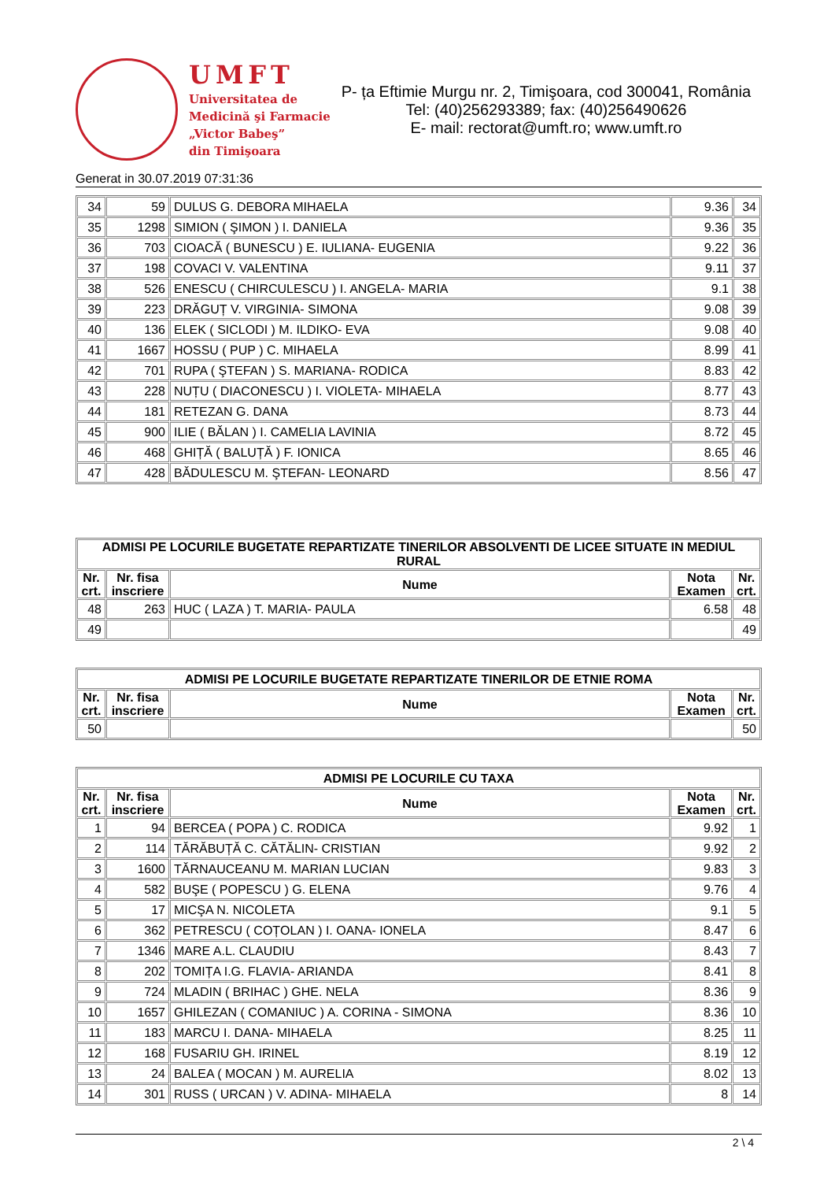UMFT
Universitatea de
Medicină şi Farmacie
„Victor Babeş”
din Timişoara
P- ța Eftimie Murgu nr. 2, Timişoara, cod 300041, România
Tel: (40)256293389; fax: (40)256490626
E- mail: rectorat@umft.ro; www.umft.ro
Generat in 30.07.2019 07:31:36
| 34 | 59 | DULUS G. DEBORA MIHAELA | 9.36 | 34 |
| 35 | 1298 | SIMION ( ŞIMON ) I. DANIELA | 9.36 | 35 |
| 36 | 703 | CIOACĂ ( BUNESCU ) E. IULIANA- EUGENIA | 9.22 | 36 |
| 37 | 198 | COVACI V. VALENTINA | 9.11 | 37 |
| 38 | 526 | ENESCU ( CHIRCULESCU ) I. ANGELA- MARIA | 9.1 | 38 |
| 39 | 223 | DRĂGUȚ V. VIRGINIA- SIMONA | 9.08 | 39 |
| 40 | 136 | ELEK ( SICLODI ) M. ILDIKO- EVA | 9.08 | 40 |
| 41 | 1667 | HOSSU ( PUP ) C. MIHAELA | 8.99 | 41 |
| 42 | 701 | RUPA ( ŞTEFAN ) S. MARIANA- RODICA | 8.83 | 42 |
| 43 | 228 | NUȚU ( DIACONESCU ) I. VIOLETA- MIHAELA | 8.77 | 43 |
| 44 | 181 | RETEZAN G. DANA | 8.73 | 44 |
| 45 | 900 | ILIE ( BĂLAN ) I. CAMELIA LAVINIA | 8.72 | 45 |
| 46 | 468 | GHIȚĂ ( BALUȚĂ ) F. IONICA | 8.65 | 46 |
| 47 | 428 | BĂDULESCU M. ŞTEFAN- LEONARD | 8.56 | 47 |
| ADMISI PE LOCURILE BUGETATE REPARTIZATE TINERILOR ABSOLVENTI DE LICEE SITUATE IN MEDIUL RURAL | | | | |
| Nr. crt. | Nr. fisa inscriere | Nume | Nota Examen | Nr. crt. |
| 48 | 263 | HUC ( LAZA ) T. MARIA- PAULA | 6.58 | 48 |
| 49 | | | | 49 |
| ADMISI PE LOCURILE BUGETATE REPARTIZATE TINERILOR DE ETNIE ROMA | | | | |
| Nr. crt. | Nr. fisa inscriere | Nume | Nota Examen | Nr. crt. |
| 50 | | | | 50 |
| ADMISI PE LOCURILE CU TAXA | | | | |
| Nr. crt. | Nr. fisa inscriere | Nume | Nota Examen | Nr. crt. |
| 1 | 94 | BERCEA ( POPA ) C. RODICA | 9.92 | 1 |
| 2 | 114 | TĂRĂBUȚĂ C. CĂTĂLIN- CRISTIAN | 9.92 | 2 |
| 3 | 1600 | TĂRNAUCEANU M. MARIAN LUCIAN | 9.83 | 3 |
| 4 | 582 | BUŞE ( POPESCU ) G. ELENA | 9.76 | 4 |
| 5 | 17 | MICŞA N. NICOLETA | 9.1 | 5 |
| 6 | 362 | PETRESCU ( COȚOLAN ) I. OANA- IONELA | 8.47 | 6 |
| 7 | 1346 | MARE A.L. CLAUDIU | 8.43 | 7 |
| 8 | 202 | TOMIȚA I.G. FLAVIA- ARIANDA | 8.41 | 8 |
| 9 | 724 | MLADIN ( BRIHAC ) GHE. NELA | 8.36 | 9 |
| 10 | 1657 | GHILEZAN ( COMANIUC ) A. CORINA - SIMONA | 8.36 | 10 |
| 11 | 183 | MARCU I. DANA- MIHAELA | 8.25 | 11 |
| 12 | 168 | FUSARIU GH. IRINEL | 8.19 | 12 |
| 13 | 24 | BALEA ( MOCAN ) M. AURELIA | 8.02 | 13 |
| 14 | 301 | RUSS ( URCAN ) V. ADINA- MIHAELA | 8 | 14 |
2 \ 4